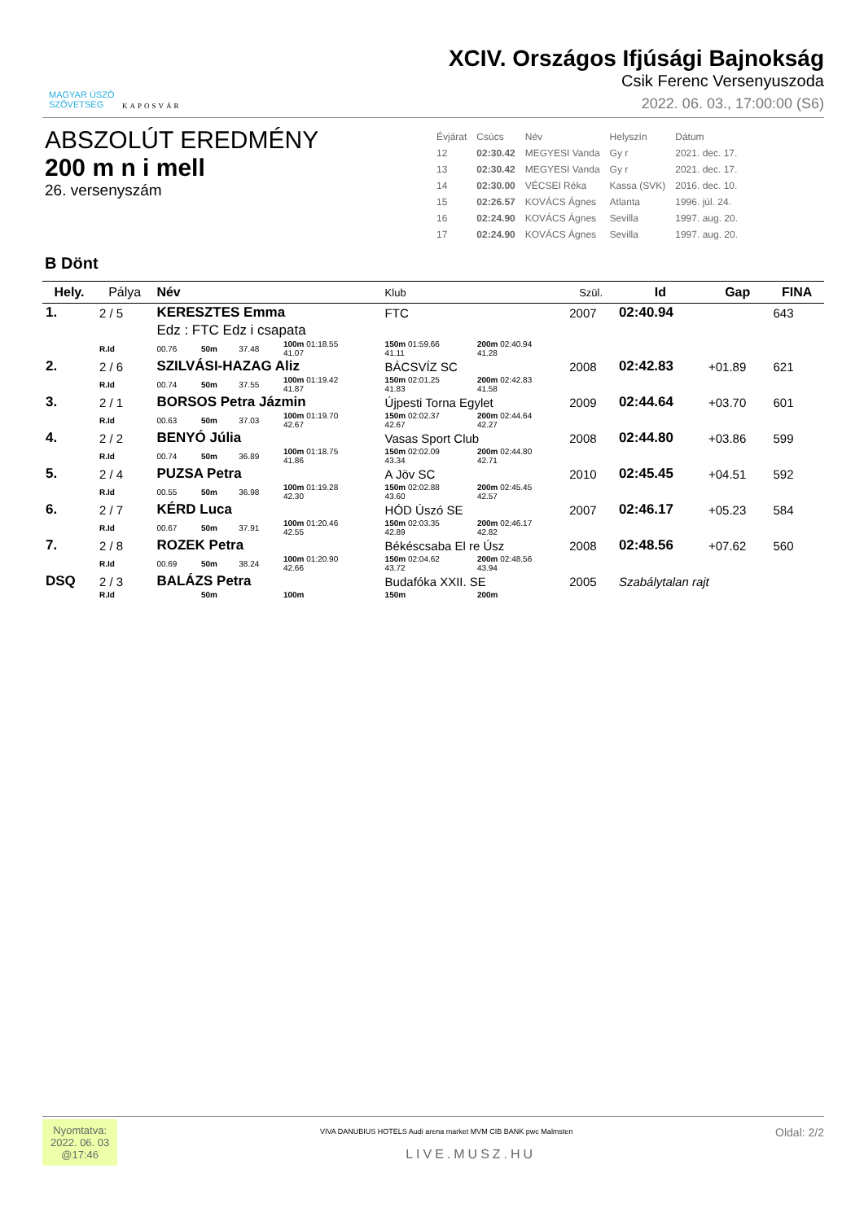MAGYAR ÚSZÓ
SZÖVETSÉG
KAPOSVÁR
XCIV. Országos Ifjúsági Bajnokság
Csik Ferenc Versenyuszoda
2022. 06. 03., 17:00:00 (S6)
ABSZOLÚT EREDMÉNY
200 m n i mell
26. versenyszám
| Évjárat | Csúcs | Név | Helyszín | Dátum |
| 12 | 02:30.42 | MEGYESI Vanda | Gy r | 2021. dec. 17. |
| 13 | 02:30.42 | MEGYESI Vanda | Gy r | 2021. dec. 17. |
| 14 | 02:30.00 | VÉCSEI Réka | Kassa (SVK) | 2016. dec. 10. |
| 15 | 02:26.57 | KOVÁCS Ágnes | Atlanta | 1996. júl. 24. |
| 16 | 02:24.90 | KOVÁCS Ágnes | Sevilla | 1997. aug. 20. |
| 17 | 02:24.90 | KOVÁCS Ágnes | Sevilla | 1997. aug. 20. |
B Dönt
| Hely. | Pálya | Név | | | | Klub | | | Szül. | Id | Gap | FINA |
| --- | --- | --- | --- | --- | --- | --- | --- | --- | --- | --- | --- | --- |
| 1. | 2 / 5 | KERESZTES Emma | | | | FTC | | | 2007 | 02:40.94 | | 643 |
| | | Edz : FTC Edz i csapata | | | | | | | | | | |
| | R.Id | 00.76 | 50m | 37.48 | 100m 01:18.55 41.07 | 150m 01:59.66 41.11 | 200m 02:40.94 41.28 | | | | | |
| 2. | 2 / 6 | SZILVÁSI-HAZAG Aliz | | | | BÁCSVÍZ SC | | | 2008 | 02:42.83 | +01.89 | 621 |
| | R.Id | 00.74 | 50m | 37.55 | 100m 01:19.42 41.87 | 150m 02:01.25 41.83 | 200m 02:42.83 41.58 | | | | | |
| 3. | 2 / 1 | BORSOS Petra Jázmin | | | | Újpesti Torna Egylet | | | 2009 | 02:44.64 | +03.70 | 601 |
| | R.Id | 00.63 | 50m | 37.03 | 100m 01:19.70 42.67 | 150m 02:02.37 42.67 | 200m 02:44.64 42.27 | | | | | |
| 4. | 2 / 2 | BENYÓ Júlia | | | | Vasas Sport Club | | | 2008 | 02:44.80 | +03.86 | 599 |
| | R.Id | 00.74 | 50m | 36.89 | 100m 01:18.75 41.86 | 150m 02:02.09 43.34 | 200m 02:44.80 42.71 | | | | | |
| 5. | 2 / 4 | PUZSA Petra | | | | A Jöv SC | | | 2010 | 02:45.45 | +04.51 | 592 |
| | R.Id | 00.55 | 50m | 36.98 | 100m 01:19.28 42.30 | 150m 02:02.88 43.60 | 200m 02:45.45 42.57 | | | | | |
| 6. | 2 / 7 | KÉRD Luca | | | | HÓD Úszó SE | | | 2007 | 02:46.17 | +05.23 | 584 |
| | R.Id | 00.67 | 50m | 37.91 | 100m 01:20.46 42.55 | 150m 02:03.35 42.89 | 200m 02:46.17 42.82 | | | | | |
| 7. | 2 / 8 | ROZEK Petra | | | | Békéscsaba El re Úsz | | | 2008 | 02:48.56 | +07.62 | 560 |
| | R.Id | 00.69 | 50m | 38.24 | 100m 01:20.90 42.66 | 150m 02:04.62 43.72 | 200m 02:48.56 43.94 | | | | | |
| DSQ | 2 / 3 | BALÁZS Petra | | | | Budafóka XXII. SE | | | 2005 | Szabálytalan rajt | | |
| | R.Id | | 50m | | 100m | 150m | 200m | | | | | |
Nyomtatva:
2022. 06. 03
@17:46
Oldal: 2/2
VIVA DANUBIUS HOTELS Audi arena market MVM CIB BANK pwc Malmsten
LIVE.MUSZ.HU